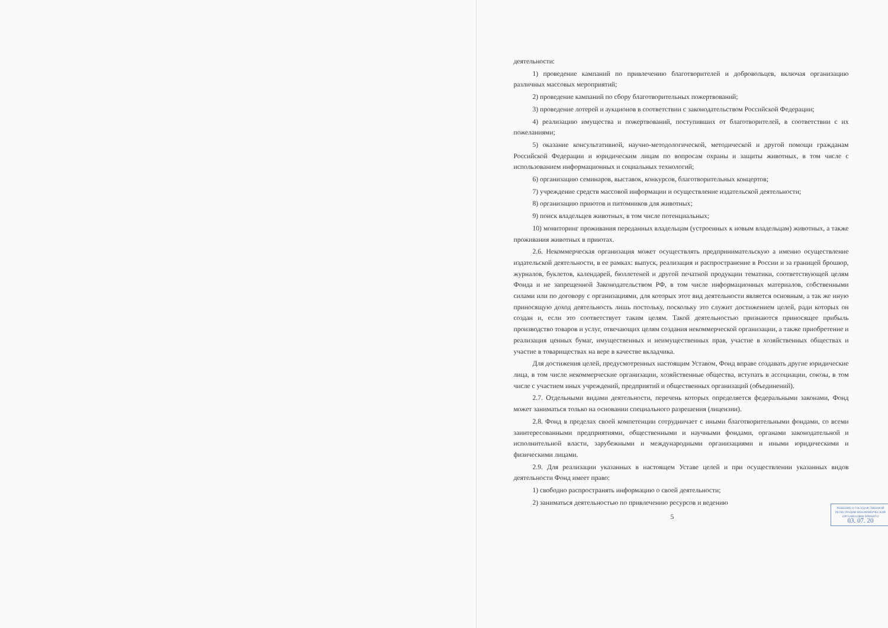деятельности:
1) проведение кампаний по привлечению благотворителей и добровольцев, включая организацию различных массовых мероприятий;
2) проведение кампаний по сбору благотворительных пожертвований;
3) проведение лотерей и аукционов в соответствии с законодательством Российской Федерации;
4) реализацию имущества и пожертвований, поступивших от благотворителей, в соответствии с их пожеланиями;
5) оказание консультативной, научно-методологической, методической и другой помощи гражданам Российской Федерации и юридическим лицам по вопросам охраны и защиты животных, в том числе с использованием информационных и социальных технологий;
6) организацию семинаров, выставок, конкурсов, благотворительных концертов;
7) учреждение средств массовой информации и осуществление издательской деятельности;
8) организацию приютов и питомников для животных;
9) поиск владельцев животных, в том числе потенциальных;
10) мониторинг проживания переданных владельцам (устроенных к новым владельцам) животных, а также проживания животных в приютах.
2.6. Некоммерческая организация может осуществлять предпринимательскую а именно осуществление издательской деятельности, в ее рамках: выпуск, реализация и распространение в России и за границей брошюр, журналов, буклетов, календарей, бюллетеней и другой печатной продукции тематики, соответствующей целям Фонда и не запрещенной Законодательством РФ, в том числе информационных материалов, собственными силами или по договору с организациями, для которых этот вид деятельности является основным, а так же иную приносящую доход деятельность лишь постольку, поскольку это служит достижением целей, ради которых он создан и, если это соответствует таким целям. Такой деятельностью признаются приносящее прибыль производство товаров и услуг, отвечающих целям создания некоммерческой организации, а также приобретение и реализация ценных бумаг, имущественных и неимущественных прав, участие в хозяйственных обществах и участие в товариществах на вере в качестве вкладчика.
Для достижения целей, предусмотренных настоящим Уставом, Фонд вправе создавать другие юридические лица, в том числе некоммерческие организации, хозяйственные общества, вступать в ассоциации, союзы, в том числе с участием иных учреждений, предприятий и общественных организаций (объединений).
2.7. Отдельными видами деятельности, перечень которых определяется федеральными законами, Фонд может заниматься только на основании специального разрешения (лицензии).
2.8. Фонд в пределах своей компетенции сотрудничает с иными благотворительными фондами, со всеми заинтересованными предприятиями, общественными и научными фондами, органами законодательной и исполнительной власти, зарубежными и международными организациями и иными юридическими и физическими лицами.
2.9. Для реализации указанных в настоящем Уставе целей и при осуществлении указанных видов деятельности Фонд имеет право:
1) свободно распространять информацию о своей деятельности;
2) заниматься деятельностью по привлечению ресурсов и ведению
РЕШЕНИЕ О ГОСУДАРСТВЕННОЙ РЕГИСТРАЦИИ НЕКОММЕРЧЕСКОЙ ОРГАНИЗАЦИИ ПРИНЯТО
03. 07. 20
5